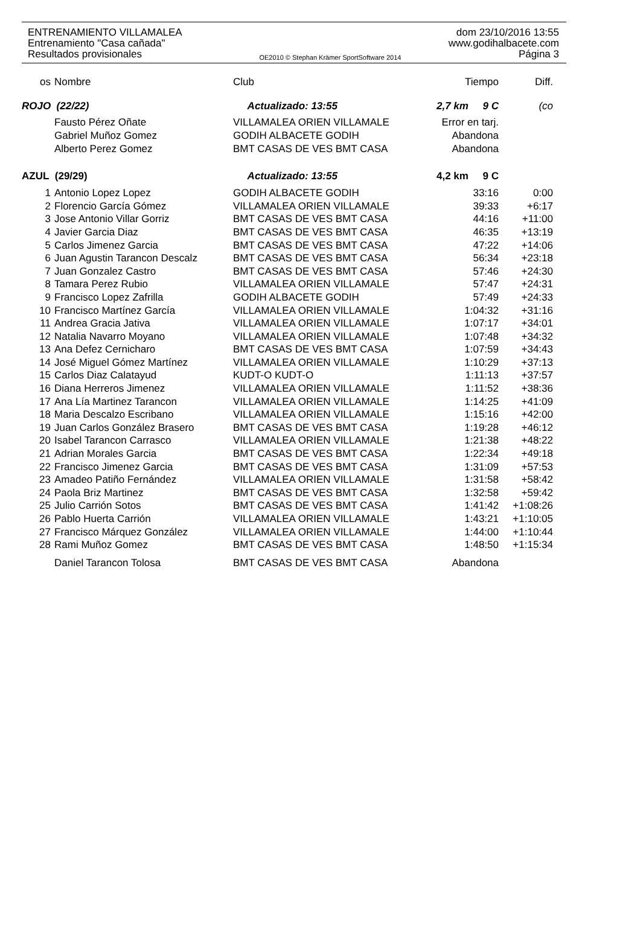ENTRENAMIENTO VILLAMALEA dom 23/10/2016 13:55
Entrenamiento "Casa cañada" www.godihalbacete.com
Resultados provisionales OE2010 © Stephan Krämer SportSoftware 2014 Página 3
| os | Nombre | Club | Tiempo | Diff. |
| --- | --- | --- | --- | --- |
| ROJO (22/22) | | Actualizado: 13:55 | 2,7 km 9 C | (co |
| | Fausto Pérez Oñate | VILLAMALEA ORIEN VILLAMALE | Error en tarj. | |
| | Gabriel Muñoz Gomez | GODIH ALBACETE GODIH | Abandona | |
| | Alberto Perez Gomez | BMT CASAS DE VES BMT CASA | Abandona | |
| AZUL (29/29) | | Actualizado: 13:55 | 4,2 km 9 C | |
| 1 | Antonio Lopez Lopez | GODIH ALBACETE GODIH | 33:16 | 0:00 |
| 2 | Florencio García Gómez | VILLAMALEA ORIEN VILLAMALE | 39:33 | +6:17 |
| 3 | Jose Antonio Villar Gorriz | BMT CASAS DE VES BMT CASA | 44:16 | +11:00 |
| 4 | Javier Garcia Diaz | BMT CASAS DE VES BMT CASA | 46:35 | +13:19 |
| 5 | Carlos Jimenez Garcia | BMT CASAS DE VES BMT CASA | 47:22 | +14:06 |
| 6 | Juan Agustin Tarancon Descalz | BMT CASAS DE VES BMT CASA | 56:34 | +23:18 |
| 7 | Juan Gonzalez Castro | BMT CASAS DE VES BMT CASA | 57:46 | +24:30 |
| 8 | Tamara Perez Rubio | VILLAMALEA ORIEN VILLAMALE | 57:47 | +24:31 |
| 9 | Francisco Lopez Zafrilla | GODIH ALBACETE GODIH | 57:49 | +24:33 |
| 10 | Francisco Martínez García | VILLAMALEA ORIEN VILLAMALE | 1:04:32 | +31:16 |
| 11 | Andrea Gracia Jativa | VILLAMALEA ORIEN VILLAMALE | 1:07:17 | +34:01 |
| 12 | Natalia Navarro Moyano | VILLAMALEA ORIEN VILLAMALE | 1:07:48 | +34:32 |
| 13 | Ana Defez Cernicharo | BMT CASAS DE VES BMT CASA | 1:07:59 | +34:43 |
| 14 | José Miguel Gómez Martínez | VILLAMALEA ORIEN VILLAMALE | 1:10:29 | +37:13 |
| 15 | Carlos Diaz Calatayud | KUDT-O KUDT-O | 1:11:13 | +37:57 |
| 16 | Diana Herreros Jimenez | VILLAMALEA ORIEN VILLAMALE | 1:11:52 | +38:36 |
| 17 | Ana Lía Martinez Tarancon | VILLAMALEA ORIEN VILLAMALE | 1:14:25 | +41:09 |
| 18 | Maria Descalzo Escribano | VILLAMALEA ORIEN VILLAMALE | 1:15:16 | +42:00 |
| 19 | Juan Carlos González Brasero | BMT CASAS DE VES BMT CASA | 1:19:28 | +46:12 |
| 20 | Isabel Tarancon Carrasco | VILLAMALEA ORIEN VILLAMALE | 1:21:38 | +48:22 |
| 21 | Adrian Morales Garcia | BMT CASAS DE VES BMT CASA | 1:22:34 | +49:18 |
| 22 | Francisco Jimenez Garcia | BMT CASAS DE VES BMT CASA | 1:31:09 | +57:53 |
| 23 | Amadeo Patiño Fernández | VILLAMALEA ORIEN VILLAMALE | 1:31:58 | +58:42 |
| 24 | Paola Briz Martinez | BMT CASAS DE VES BMT CASA | 1:32:58 | +59:42 |
| 25 | Julio Carrión Sotos | BMT CASAS DE VES BMT CASA | 1:41:42 | +1:08:26 |
| 26 | Pablo Huerta Carrión | VILLAMALEA ORIEN VILLAMALE | 1:43:21 | +1:10:05 |
| 27 | Francisco Márquez González | VILLAMALEA ORIEN VILLAMALE | 1:44:00 | +1:10:44 |
| 28 | Rami Muñoz Gomez | BMT CASAS DE VES BMT CASA | 1:48:50 | +1:15:34 |
| | Daniel Tarancon Tolosa | BMT CASAS DE VES BMT CASA | Abandona | |